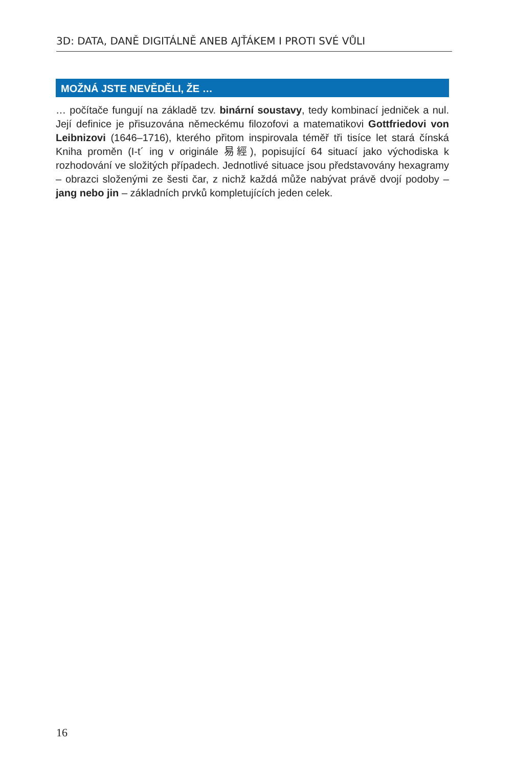3D: DATA, DANĚ DIGITÁLNĚ ANEB AJŤÁKEM I PROTI SVÉ VŮLI
MOŽNÁ JSTE NEVĚDĚLI, ŽE …
… počítače fungují na základě tzv. binární soustavy, tedy kombinací jedniček a nul. Její definice je přisuzována německému filozofovi a matematikovi Gottfriedovi von Leibnizovi (1646–1716), kterého přitom inspirovala téměř tři tisíce let stará čínská Kniha proměn (I-t´ ing v originále 易經), popisující 64 situací jako východiska k rozhodování ve složitých případech. Jednotlivé situace jsou představovány hexagramy – obrazci složenými ze šesti čar, z nichž každá může nabývat právě dvojí podoby – jang nebo jin – základních prvků kompletujících jeden celek.
16